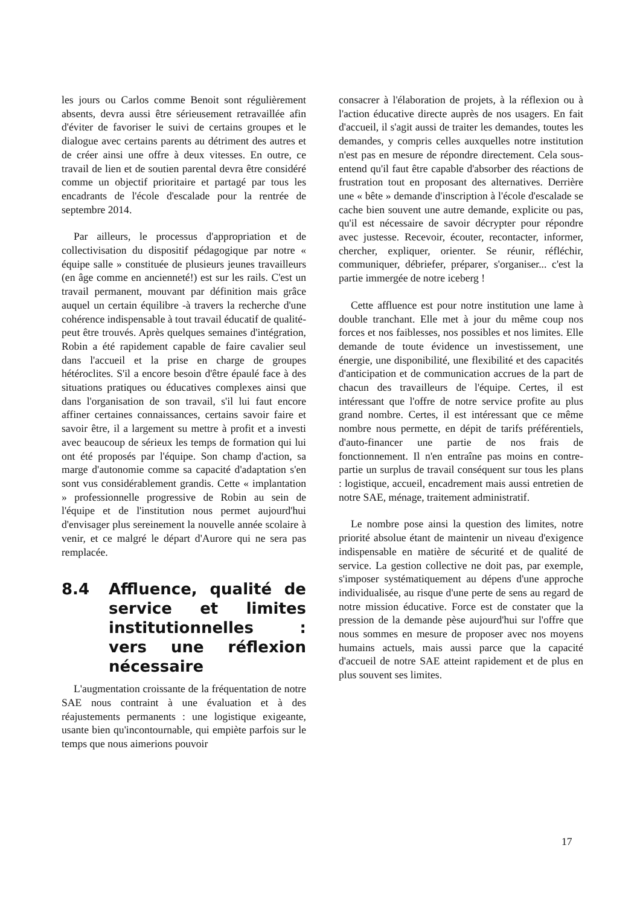les jours ou Carlos comme Benoit sont régulièrement absents, devra aussi être sérieusement retravaillée afin d'éviter de favoriser le suivi de certains groupes et le dialogue avec certains parents au détriment des autres et de créer ainsi une offre à deux vitesses. En outre, ce travail de lien et de soutien parental devra être considéré comme un objectif prioritaire et partagé par tous les encadrants de l'école d'escalade pour la rentrée de septembre 2014.
Par ailleurs, le processus d'appropriation et de collectivisation du dispositif pédagogique par notre « équipe salle » constituée de plusieurs jeunes travailleurs (en âge comme en ancienneté!) est sur les rails. C'est un travail permanent, mouvant par définition mais grâce auquel un certain équilibre -à travers la recherche d'une cohérence indispensable à tout travail éducatif de qualité- peut être trouvés. Après quelques semaines d'intégration, Robin a été rapidement capable de faire cavalier seul dans l'accueil et la prise en charge de groupes hétéroclites. S'il a encore besoin d'être épaulé face à des situations pratiques ou éducatives complexes ainsi que dans l'organisation de son travail, s'il lui faut encore affiner certaines connaissances, certains savoir faire et savoir être, il a largement su mettre à profit et a investi avec beaucoup de sérieux les temps de formation qui lui ont été proposés par l'équipe. Son champ d'action, sa marge d'autonomie comme sa capacité d'adaptation s'en sont vus considérablement grandis. Cette « implantation » professionnelle progressive de Robin au sein de l'équipe et de l'institution nous permet aujourd'hui d'envisager plus sereinement la nouvelle année scolaire à venir, et ce malgré le départ d'Aurore qui ne sera pas remplacée.
8.4 Affluence, qualité de service et limites institutionnelles : vers une réflexion nécessaire
L'augmentation croissante de la fréquentation de notre SAE nous contraint à une évaluation et à des réajustements permanents : une logistique exigeante, usante bien qu'incontournable, qui empiète parfois sur le temps que nous aimerions pouvoir
consacrer à l'élaboration de projets, à la réflexion ou à l'action éducative directe auprès de nos usagers. En fait d'accueil, il s'agit aussi de traiter les demandes, toutes les demandes, y compris celles auxquelles notre institution n'est pas en mesure de répondre directement. Cela sous-entend qu'il faut être capable d'absorber des réactions de frustration tout en proposant des alternatives. Derrière une « bête » demande d'inscription à l'école d'escalade se cache bien souvent une autre demande, explicite ou pas, qu'il est nécessaire de savoir décrypter pour répondre avec justesse. Recevoir, écouter, recontacter, informer, chercher, expliquer, orienter. Se réunir, réfléchir, communiquer, débriefer, préparer, s'organiser... c'est la partie immergée de notre iceberg !
Cette affluence est pour notre institution une lame à double tranchant. Elle met à jour du même coup nos forces et nos faiblesses, nos possibles et nos limites. Elle demande de toute évidence un investissement, une énergie, une disponibilité, une flexibilité et des capacités d'anticipation et de communication accrues de la part de chacun des travailleurs de l'équipe. Certes, il est intéressant que l'offre de notre service profite au plus grand nombre. Certes, il est intéressant que ce même nombre nous permette, en dépit de tarifs préférentiels, d'auto-financer une partie de nos frais de fonctionnement. Il n'en entraîne pas moins en contre-partie un surplus de travail conséquent sur tous les plans : logistique, accueil, encadrement mais aussi entretien de notre SAE, ménage, traitement administratif.
Le nombre pose ainsi la question des limites, notre priorité absolue étant de maintenir un niveau d'exigence indispensable en matière de sécurité et de qualité de service. La gestion collective ne doit pas, par exemple, s'imposer systématiquement au dépens d'une approche individualisée, au risque d'une perte de sens au regard de notre mission éducative. Force est de constater que la pression de la demande pèse aujourd'hui sur l'offre que nous sommes en mesure de proposer avec nos moyens humains actuels, mais aussi parce que la capacité d'accueil de notre SAE atteint rapidement et de plus en plus souvent ses limites.
17